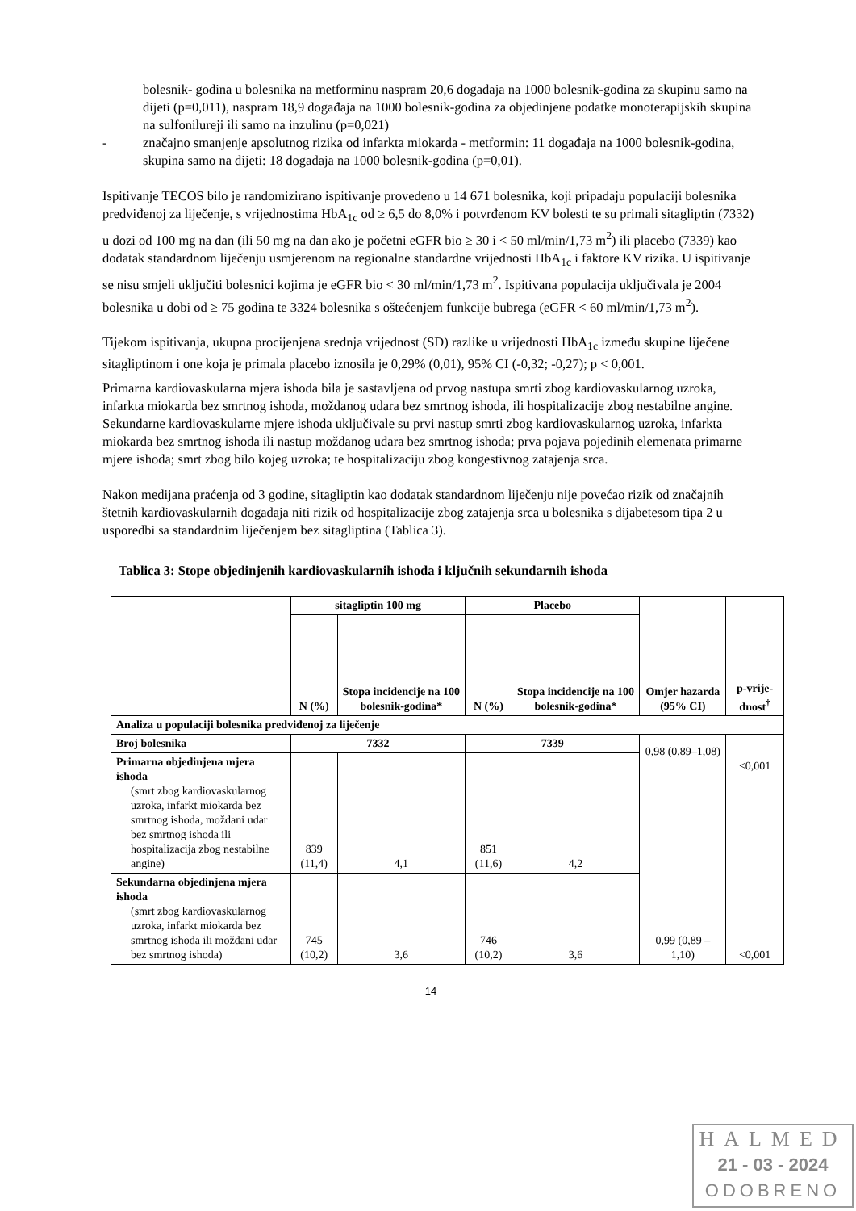bolesnik- godina u bolesnika na metforminu naspram 20,6 događaja na 1000 bolesnik-godina za skupinu samo na dijeti (p=0,011), naspram 18,9 događaja na 1000 bolesnik-godina za objedinjene podatke monoterapijskih skupina na sulfonilureji ili samo na inzulinu (p=0,021)
- značajno smanjenje apsolutnog rizika od infarkta miokarda - metformin: 11 događaja na 1000 bolesnik-godina, skupina samo na dijeti: 18 događaja na 1000 bolesnik-godina (p=0,01).
Ispitivanje TECOS bilo je randomizirano ispitivanje provedeno u 14 671 bolesnika, koji pripadaju populaciji bolesnika predviđenoj za liječenje, s vrijednostima HbA<sub>1c</sub> od ≥ 6,5 do 8,0% i potvrđenom KV bolesti te su primali sitagliptin (7332) u dozi od 100 mg na dan (ili 50 mg na dan ako je početni eGFR bio ≥ 30 i < 50 ml/min/1,73 m<sup>2</sup>) ili placebo (7339) kao dodatak standardnom liječenju usmjerenom na regionalne standardne vrijednosti HbA<sub>1c</sub> i faktore KV rizika. U ispitivanje se nisu smjeli uključiti bolesnici kojima je eGFR bio < 30 ml/min/1,73 m<sup>2</sup>. Ispitivana populacija uključivala je 2004 bolesnika u dobi od ≥ 75 godina te 3324 bolesnika s oštećenjem funkcije bubrega (eGFR < 60 ml/min/1,73 m<sup>2</sup>).
Tijekom ispitivanja, ukupna procijenjena srednja vrijednost (SD) razlike u vrijednosti HbA<sub>1c</sub> između skupine liječene sitagliptinom i one koja je primala placebo iznosila je 0,29% (0,01), 95% CI (-0,32; -0,27); p < 0,001.
Primarna kardiovaskularna mjera ishoda bila je sastavljena od prvog nastupa smrti zbog kardiovaskularnog uzroka, infarkta miokarda bez smrtnog ishoda, moždanog udara bez smrtnog ishoda, ili hospitalizacije zbog nestabilne angine. Sekundarne kardiovaskularne mjere ishoda uključivale su prvi nastup smrti zbog kardiovaskularnog uzroka, infarkta miokarda bez smrtnog ishoda ili nastup moždanog udara bez smrtnog ishoda; prva pojava pojedinih elemenata primarne mjere ishoda; smrt zbog bilo kojeg uzroka; te hospitalizaciju zbog kongestivnog zatajenja srca.
Nakon medijana praćenja od 3 godine, sitagliptin kao dodatak standardnom liječenju nije povećao rizik od značajnih štetnih kardiovaskularnih događaja niti rizik od hospitalizacije zbog zatajenja srca u bolesnika s dijabetesom tipa 2 u usporedbi sa standardnim liječenjem bez sitagliptina (Tablica 3).
Tablica 3: Stope objedinjenih kardiovaskularnih ishoda i ključnih sekundarnih ishoda
| | sitagliptin 100 mg | | Placebo | | Omjer hazarda (95% CI) | p-vrije-dnost<sup>†</sup> |
| --- | --- | --- | --- | --- | --- | --- |
| | N (%) | Stopa incidencije na 100 bolesnik-godina* | N (%) | Stopa incidencije na 100 bolesnik-godina* | | |
| Analiza u populaciji bolesnika predviđenoj za liječenje | | | | | | |
| Broj bolesnika | 7332 | | 7339 | | 0,98 (0,89–1,08) 0,99 (0,89 – 1,10) | <0,001 <0,001 |
| Primarna objedinjena mjera ishoda (smrt zbog kardiovaskularnog uzroka, infarkt miokarda bez smrtnog ishoda, moždani udar bez smrtnog ishoda ili hospitalizacija zbog nestabilne angine) | 839 (11,4) | 4,1 | 851 (11,6) | 4,2 | | |
| Sekundarna objedinjena mjera ishoda (smrt zbog kardiovaskularnog uzroka, infarkt miokarda bez smrtnog ishoda ili moždani udar bez smrtnog ishoda) | 745 (10,2) | 3,6 | 746 (10,2) | 3,6 | | |
14
HALMED
21 - 03 - 2024
ODOBRENO